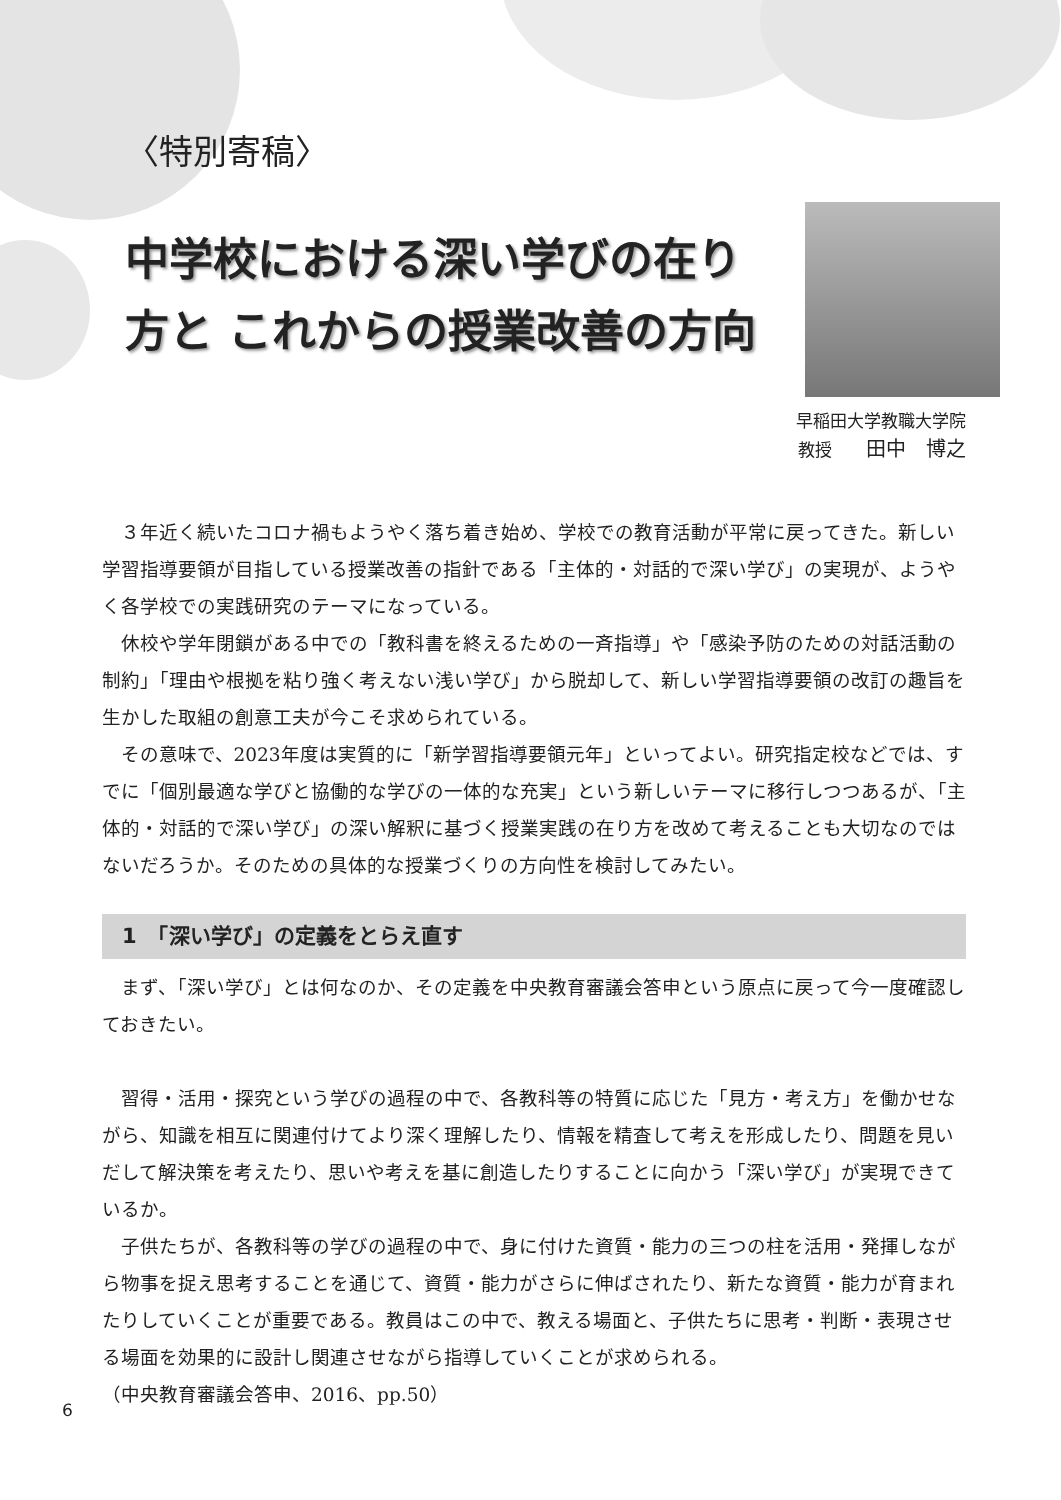〈特別寄稿〉
中学校における深い学びの在り方と これからの授業改善の方向
早稲田大学教職大学院
教授　　田中　博之
３年近く続いたコロナ禍もようやく落ち着き始め、学校での教育活動が平常に戻ってきた。新しい学習指導要領が目指している授業改善の指針である「主体的・対話的で深い学び」の実現が、ようやく各学校での実践研究のテーマになっている。
休校や学年閉鎖がある中での「教科書を終えるための一斉指導」や「感染予防のための対話活動の制約」「理由や根拠を粘り強く考えない浅い学び」から脱却して、新しい学習指導要領の改訂の趣旨を生かした取組の創意工夫が今こそ求められている。
その意味で、2023年度は実質的に「新学習指導要領元年」といってよい。研究指定校などでは、すでに「個別最適な学びと協働的な学びの一体的な充実」という新しいテーマに移行しつつあるが、「主体的・対話的で深い学び」の深い解釈に基づく授業実践の在り方を改めて考えることも大切なのではないだろうか。そのための具体的な授業づくりの方向性を検討してみたい。
1　「深い学び」の定義をとらえ直す
まず、「深い学び」とは何なのか、その定義を中央教育審議会答申という原点に戻って今一度確認しておきたい。
習得・活用・探究という学びの過程の中で、各教科等の特質に応じた「見方・考え方」を働かせながら、知識を相互に関連付けてより深く理解したり、情報を精査して考えを形成したり、問題を見いだして解決策を考えたり、思いや考えを基に創造したりすることに向かう「深い学び」が実現できているか。
子供たちが、各教科等の学びの過程の中で、身に付けた資質・能力の三つの柱を活用・発揮しながら物事を捉え思考することを通じて、資質・能力がさらに伸ばされたり、新たな資質・能力が育まれたりしていくことが重要である。教員はこの中で、教える場面と、子供たちに思考・判断・表現させる場面を効果的に設計し関連させながら指導していくことが求められる。
（中央教育審議会答申、2016、pp.50）
6